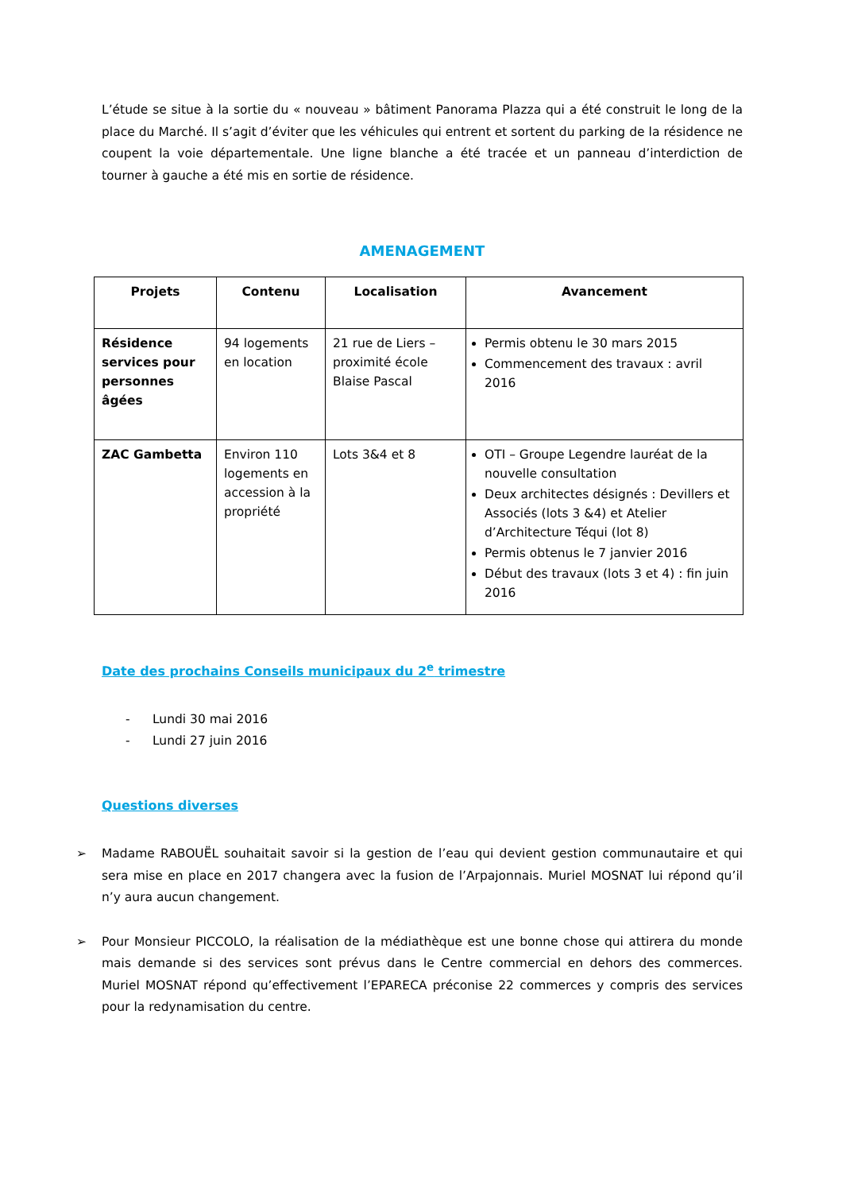L’étude se situe à la sortie du « nouveau » bâtiment Panorama Plazza qui a été construit le long de la place du Marché. Il s’agit d’éviter que les véhicules qui entrent et sortent du parking de la résidence ne coupent la voie départementale. Une ligne blanche a été tracée et un panneau d’interdiction de tourner à gauche a été mis en sortie de résidence.
AMENAGEMENT
| Projets | Contenu | Localisation | Avancement |
| --- | --- | --- | --- |
| Résidence services pour personnes âgées | 94 logements en location | 21 rue de Liers – proximité école Blaise Pascal | Permis obtenu le 30 mars 2015 Commencement des travaux : avril 2016 |
| ZAC Gambetta | Environ 110 logements en accession à la propriété | Lots 3&4 et 8 | OTI – Groupe Legendre lauréat de la nouvelle consultation Deux architectes désignés : Devillers et Associés (lots 3 &4) et Atelier d’Architecture Téqui (lot 8) Permis obtenus le 7 janvier 2016 Début des travaux (lots 3 et 4) : fin juin 2016 |
Date des prochains Conseils municipaux du 2<sup>e</sup> trimestre
- Lundi 30 mai 2016
- Lundi 27 juin 2016
Questions diverses
➢ Madame RABOUËL souhaitait savoir si la gestion de l’eau qui devient gestion communautaire et qui sera mise en place en 2017 changera avec la fusion de l’Arpajonnais. Muriel MOSNAT lui répond qu’il n’y aura aucun changement.
➢ Pour Monsieur PICCOLO, la réalisation de la médiathèque est une bonne chose qui attirera du monde mais demande si des services sont prévus dans le Centre commercial en dehors des commerces. Muriel MOSNAT répond qu’effectivement l’EPARECA préconise 22 commerces y compris des services pour la redynamisation du centre.